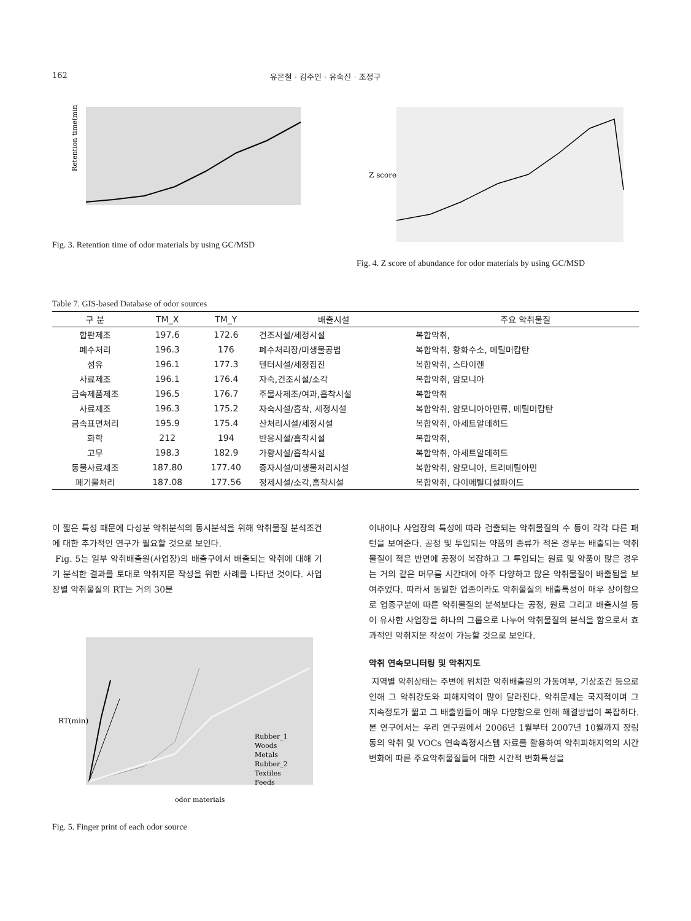162 유은철 · 김주인 · 유숙진 · 조정구
Retention time(min)
Fig. 3. Retention time of odor materials by using GC/MSD
Z score
Fig. 4. Z score of abundance for odor materials by using GC/MSD
Table 7. GIS-based Database of odor sources
| 구 분 | TM_X | TM_Y | 배출시설 | 주요 악취물질 |
| --- | --- | --- | --- | --- |
| 합판제조 | 197.6 | 172.6 | 건조시설/세정시설 | 복합악취, |
| 폐수처리 | 196.3 | 176 | 폐수처리장/미생물공법 | 복합악취, 황화수소, 메틸머캅탄 |
| 섬유 | 196.1 | 177.3 | 텐터시설/세정집진 | 복합악취, 스타이렌 |
| 사료제조 | 196.1 | 176.4 | 자숙,건조시설/소각 | 복합악취, 암모니아 |
| 금속제품제조 | 196.5 | 176.7 | 주물사제조/여과,흡착시설 | 복합악취 |
| 사료제조 | 196.3 | 175.2 | 자숙시설/흡착, 세정시설 | 복합악취, 암모니아아민류, 메틸머캅탄 |
| 금속표면처리 | 195.9 | 175.4 | 산처리시설/세정시설 | 복합악취, 아세트알데히드 |
| 화학 | 212 | 194 | 반응시설/흡착시설 | 복합악취, |
| 고무 | 198.3 | 182.9 | 가황시설/흡착시설 | 복합악취, 아세트알데히드 |
| 동물사료제조 | 187.80 | 177.40 | 증자시설/미생물처리시설 | 복합악취, 암모니아, 트리메틸아민 |
| 폐기물처리 | 187.08 | 177.56 | 정제시설/소각,흡착시설 | 복합악취, 다이메틸디설파이드 |
이 짧은 특성 때문에 다성분 악취분석의 동시분석을 위해 악취물질 분석조건에 대한 추가적인 연구가 필요할 것으로 보인다.
Fig. 5는 일부 악취배출원(사업장)의 배출구에서 배출되는 악취에 대해 기기 분석한 결과를 토대로 악취지문 작성을 위한 사례를 나타낸 것이다. 사업장별 악취물질의 RT는 거의 30분
RT(min)
Rubber_1
Woods
Metals
Rubber_2
Textiles
Feeds
odor materials
Fig. 5. Finger print of each odor source
이내이나 사업장의 특성에 따라 검출되는 악취물질의 수 등이 각각 다른 패턴을 보여준다. 공정 및 투입되는 약품의 종류가 적은 경우는 배출되는 악취물질이 적은 반면에 공정이 복잡하고 그 투입되는 원료 및 약품이 많은 경우는 거의 같은 머무름 시간대에 아주 다양하고 많은 악취물질이 배출됨을 보여주었다. 따라서 동일한 업종이라도 악취물질의 배출특성이 매우 상이함으로 업종구분에 따른 악취물질의 분석보다는 공정, 원료 그리고 배출시설 등이 유사한 사업장을 하나의 그룹으로 나누어 악취물질의 분석을 함으로서 효과적인 악취지문 작성이 가능할 것으로 보인다.
악취 연속모니터링 및 악취지도
지역별 악취상태는 주변에 위치한 악취배출원의 가동여부, 기상조건 등으로 인해 그 악취강도와 피해지역이 많이 달라진다. 악취문제는 국지적이며 그 지속정도가 짧고 그 배출원들이 매우 다양함으로 인해 해결방법이 복잡하다. 본 연구에서는 우리 연구원에서 2006년 1월부터 2007년 10월까지 장림동의 악취 및 VOCs 연속측정시스템 자료를 활용하여 악취피해지역의 시간변화에 따른 주요악취물질들에 대한 시간적 변화특성을